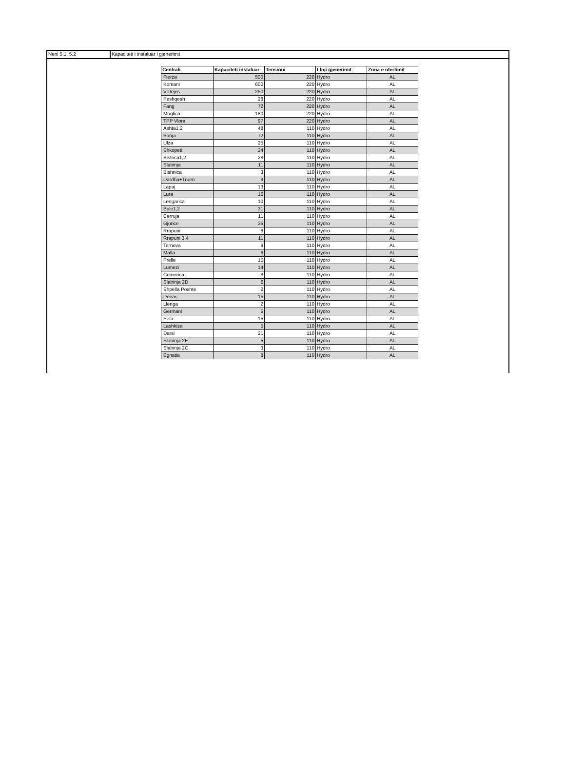Neni 5.1, 5.2 Kapaciteti i instaluar i gjenerimit
| Centrali | Kapaciteti instaluar | Tensioni | Lloji gjenerimit | Zona e ofertimit |
| --- | --- | --- | --- | --- |
| Fierza | 500 | 220 | Hydro | AL |
| Komani | 600 | 220 | Hydro | AL |
| V.Dejës | 250 | 220 | Hydro | AL |
| Peshqesh | 28 | 220 | Hydro | AL |
| Fang | 72 | 220 | Hydro | AL |
| Moglica | 180 | 220 | Hydro | AL |
| TPP Vlora | 97 | 220 | Hydro | AL |
| Ashta1,2 | 48 | 110 | Hydro | AL |
| Banja | 72 | 110 | Hydro | AL |
| Ulza | 25 | 110 | Hydro | AL |
| Shkopeti | 24 | 110 | Hydro | AL |
| Bistrica1,2 | 28 | 110 | Hydro | AL |
| Slabinja | 11 | 110 | Hydro | AL |
| Bishnica | 3 | 110 | Hydro | AL |
| Dardha+Truen | 9 | 110 | Hydro | AL |
| Lapaj | 13 | 110 | Hydro | AL |
| Lura | 16 | 110 | Hydro | AL |
| Lengarica | 10 | 110 | Hydro | AL |
| Bele1,2 | 31 | 110 | Hydro | AL |
| Cerruja | 11 | 110 | Hydro | AL |
| Gjorice | 25 | 110 | Hydro | AL |
| Rrapuni | 8 | 110 | Hydro | AL |
| Rrapuni 3,4 | 11 | 110 | Hydro | AL |
| Ternova | 9 | 110 | Hydro | AL |
| Malla | 6 | 110 | Hydro | AL |
| Prelle | 15 | 110 | Hydro | AL |
| Lumezi | 14 | 110 | Hydro | AL |
| Cemerica | 8 | 110 | Hydro | AL |
| Slabinja 2D | 6 | 110 | Hydro | AL |
| Shpella Poshte | 2 | 110 | Hydro | AL |
| Denas | 15 | 110 | Hydro | AL |
| Llenga | 2 | 110 | Hydro | AL |
| Germani | 5 | 110 | Hydro | AL |
| Seta | 15 | 110 | Hydro | AL |
| Lashkiza | 5 | 110 | Hydro | AL |
| Darsi | 21 | 110 | Hydro | AL |
| Slabinja 2E | 5 | 110 | Hydro | AL |
| Slabinja 2C | 3 | 110 | Hydro | AL |
| Egnatia | 8 | 110 | Hydro | AL |